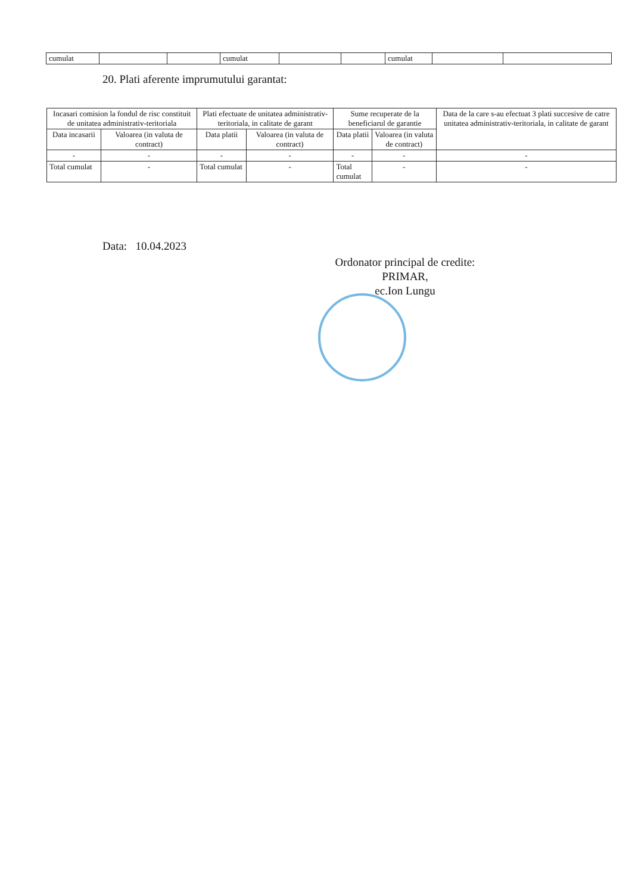| cumulat | | | cumulat | | | cumulat | | |
20. Plati aferente imprumutului garantat:
| Incasari comision la fondul de risc constituit de unitatea administrativ-teritoriala | | Plati efectuate de unitatea administrativ-teritoriala, in calitate de garant | | Sume recuperate de la beneficiarul de garantie | | Data de la care s-au efectuat 3 plati succesive de catre unitatea administrativ-teritoriala, in calitate de garant |
| --- | --- | --- | --- | --- | --- | --- |
| Data incasarii | Valoarea (in valuta de contract) | Data platii | Valoarea (in valuta de contract) | Data platii | Valoarea (in valuta de contract) | |
| - | - | - | - | - | - | - |
| Total cumulat | - | Total cumulat | - | Total cumulat | - | - |
Data: 10.04.2023
Ordonator principal de credite:
PRIMAR,
ec.Ion Lungu